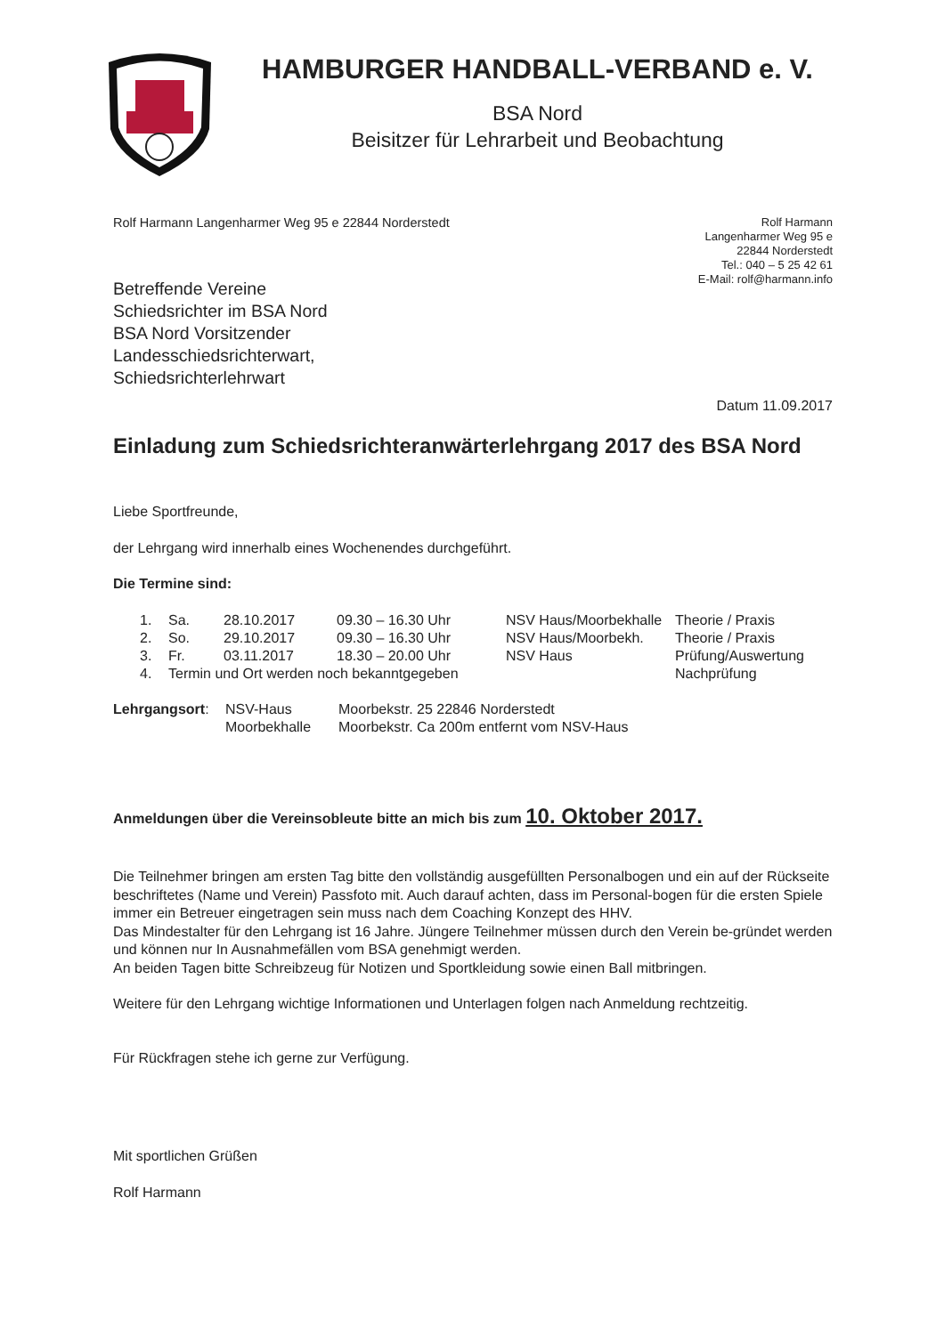HAMBURGER HANDBALL-VERBAND e. V.
BSA Nord
Beisitzer für Lehrarbeit und Beobachtung
Rolf Harmann Langenharmer Weg 95 e 22844 Norderstedt
Rolf Harmann
Langenharmer Weg 95 e
22844 Norderstedt
Tel.: 040 – 5 25 42 61
E-Mail: rolf@harmann.info
Betreffende Vereine
Schiedsrichter im BSA Nord
BSA Nord Vorsitzender
Landesschiedsrichterwart,
Schiedsrichterlehrwart
Datum 11.09.2017
Einladung zum Schiedsrichteranwärterlehrgang 2017 des BSA Nord
Liebe Sportfreunde,
der Lehrgang wird innerhalb eines Wochenendes durchgeführt.
Die Termine sind:
| 1. | Sa. | 28.10.2017 | 09.30 – 16.30 Uhr | NSV Haus/Moorbekhalle | Theorie / Praxis |
| 2. | So. | 29.10.2017 | 09.30 – 16.30 Uhr | NSV Haus/Moorbekh. | Theorie / Praxis |
| 3. | Fr. | 03.11.2017 | 18.30 – 20.00 Uhr | NSV Haus | Prüfung/Auswertung |
| 4. | Termin und Ort werden noch bekanntgegeben | | | | Nachprüfung |
| Lehrgangsort : | NSV-Haus | Moorbekstr. 25 22846 Norderstedt |
| | Moorbekhalle | Moorbekstr. Ca 200m entfernt vom NSV-Haus |
Anmeldungen über die Vereinsobleute bitte an mich bis zum 10. Oktober 2017.
Die Teilnehmer bringen am ersten Tag bitte den vollständig ausgefüllten Personalbogen und ein auf der Rückseite beschriftetes (Name und Verein) Passfoto mit. Auch darauf achten, dass im Personal-bogen für die ersten Spiele immer ein Betreuer eingetragen sein muss nach dem Coaching Konzept des HHV.
Das Mindestalter für den Lehrgang ist 16 Jahre. Jüngere Teilnehmer müssen durch den Verein be-gründet werden und können nur In Ausnahmefällen vom BSA genehmigt werden.
An beiden Tagen bitte Schreibzeug für Notizen und Sportkleidung sowie einen Ball mitbringen.
Weitere für den Lehrgang wichtige Informationen und Unterlagen folgen nach Anmeldung rechtzeitig.
Für Rückfragen stehe ich gerne zur Verfügung.
Mit sportlichen Grüßen
Rolf Harmann